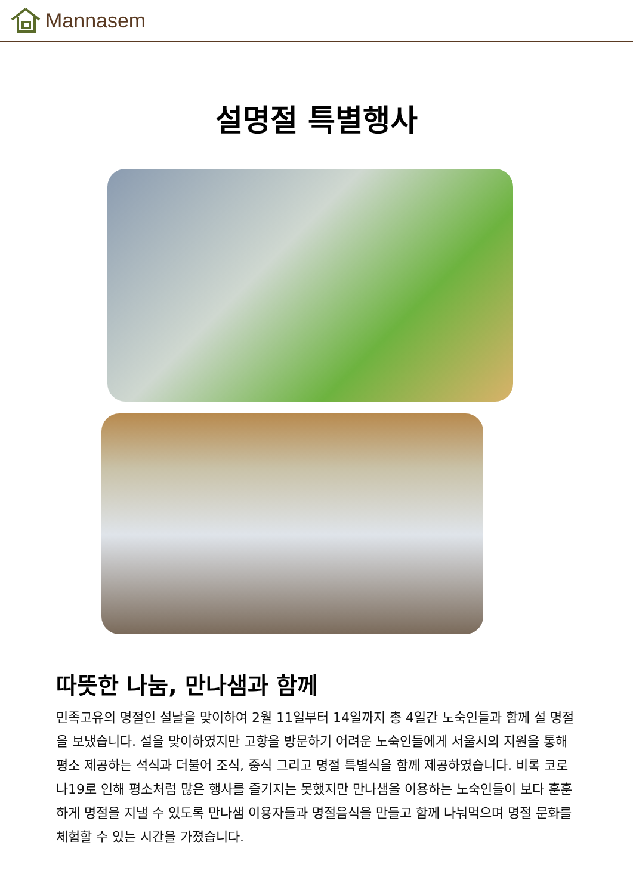Mannasem
설명절 특별행사
따뜻한 나눔, 만나샘과 함께
민족고유의 명절인 설날을 맞이하여 2월 11일부터 14일까지 총 4일간 노숙인들과 함께 설 명절을 보냈습니다. 설을 맞이하였지만 고향을 방문하기 어려운 노숙인들에게 서울시의 지원을 통해 평소 제공하는 석식과 더불어 조식, 중식 그리고 명절 특별식을 함께 제공하였습니다. 비록 코로나19로 인해 평소처럼 많은 행사를 즐기지는 못했지만 만나샘을 이용하는 노숙인들이 보다 훈훈하게 명절을 지낼 수 있도록 만나샘 이용자들과 명절음식을 만들고 함께 나눠먹으며 명절 문화를 체험할 수 있는 시간을 가졌습니다.